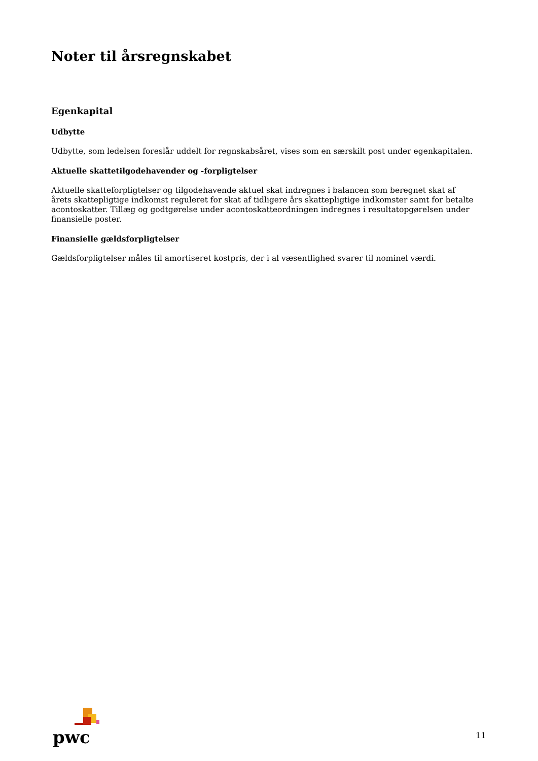Noter til årsregnskabet
Egenkapital
Udbytte
Udbytte, som ledelsen foreslår uddelt for regnskabsåret, vises som en særskilt post under egenkapitalen.
Aktuelle skattetilgodehavender og -forpligtelser
Aktuelle skatteforpligtelser og tilgodehavende aktuel skat indregnes i balancen som beregnet skat af årets skattepligtige indkomst reguleret for skat af tidligere års skattepligtige indkomster samt for betalte acontoskatter. Tillæg og godtgørelse under acontoskatteordningen indregnes i resultatopgørelsen under finansielle poster.
Finansielle gældsforpligtelser
Gældsforpligtelser måles til amortiseret kostpris, der i al væsentlighed svarer til nominel værdi.
pwc
11